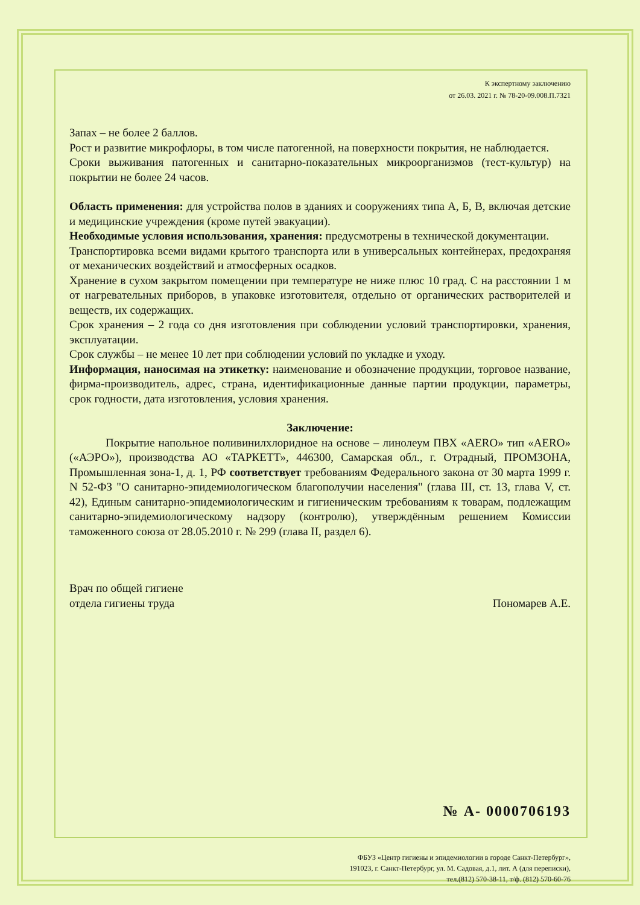К экспертному заключению
от 26.03. 2021 г. № 78-20-09.008.П.7321
Запах – не более 2 баллов.
Рост и развитие микрофлоры, в том числе патогенной, на поверхности покрытия, не наблюдается.
Сроки выживания патогенных и санитарно-показательных микроорганизмов (тест-культур) на покрытии не более 24 часов.
Область применения: для устройства полов в зданиях и сооружениях типа А, Б, В, включая детские и медицинские учреждения (кроме путей эвакуации).
Необходимые условия использования, хранения: предусмотрены в технической документации.
Транспортировка всеми видами крытого транспорта или в универсальных контейнерах, предохраняя от механических воздействий и атмосферных осадков.
Хранение в сухом закрытом помещении при температуре не ниже плюс 10 град. С на расстоянии 1 м от нагревательных приборов, в упаковке изготовителя, отдельно от органических растворителей и веществ, их содержащих.
Срок хранения – 2 года со дня изготовления при соблюдении условий транспортировки, хранения, эксплуатации.
Срок службы – не менее 10 лет при соблюдении условий по укладке и уходу.
Информация, наносимая на этикетку: наименование и обозначение продукции, торговое название, фирма-производитель, адрес, страна, идентификационные данные партии продукции, параметры, срок годности, дата изготовления, условия хранения.
Заключение:
Покрытие напольное поливинилхлоридное на основе – линолеум ПВХ «AERO» тип «AERO» («АЭРО»), производства АО «ТАРКЕТТ», 446300, Самарская обл., г. Отрадный, ПРОМЗОНА, Промышленная зона-1, д. 1, РФ соответствует требованиям Федерального закона от 30 марта 1999 г. N 52-ФЗ "О санитарно-эпидемиологическом благополучии населения" (глава III, ст. 13, глава V, ст. 42), Единым санитарно-эпидемиологическим и гигиеническим требованиям к товарам, подлежащим санитарно-эпидемиологическому надзору (контролю), утверждённым решением Комиссии таможенного союза от 28.05.2010 г. № 299 (глава II, раздел 6).
Врач по общей гигиене
отдела гигиены труда
Пономарев А.Е.
№ А- 0000706193
ФБУЗ «Центр гигиены и эпидемиологии в городе Санкт-Петербург»,
191023, г. Санкт-Петербург, ул. М. Садовая, д.1, лит. А (для переписки),
тел.(812) 570-38-11, т/ф. (812) 570-60-76